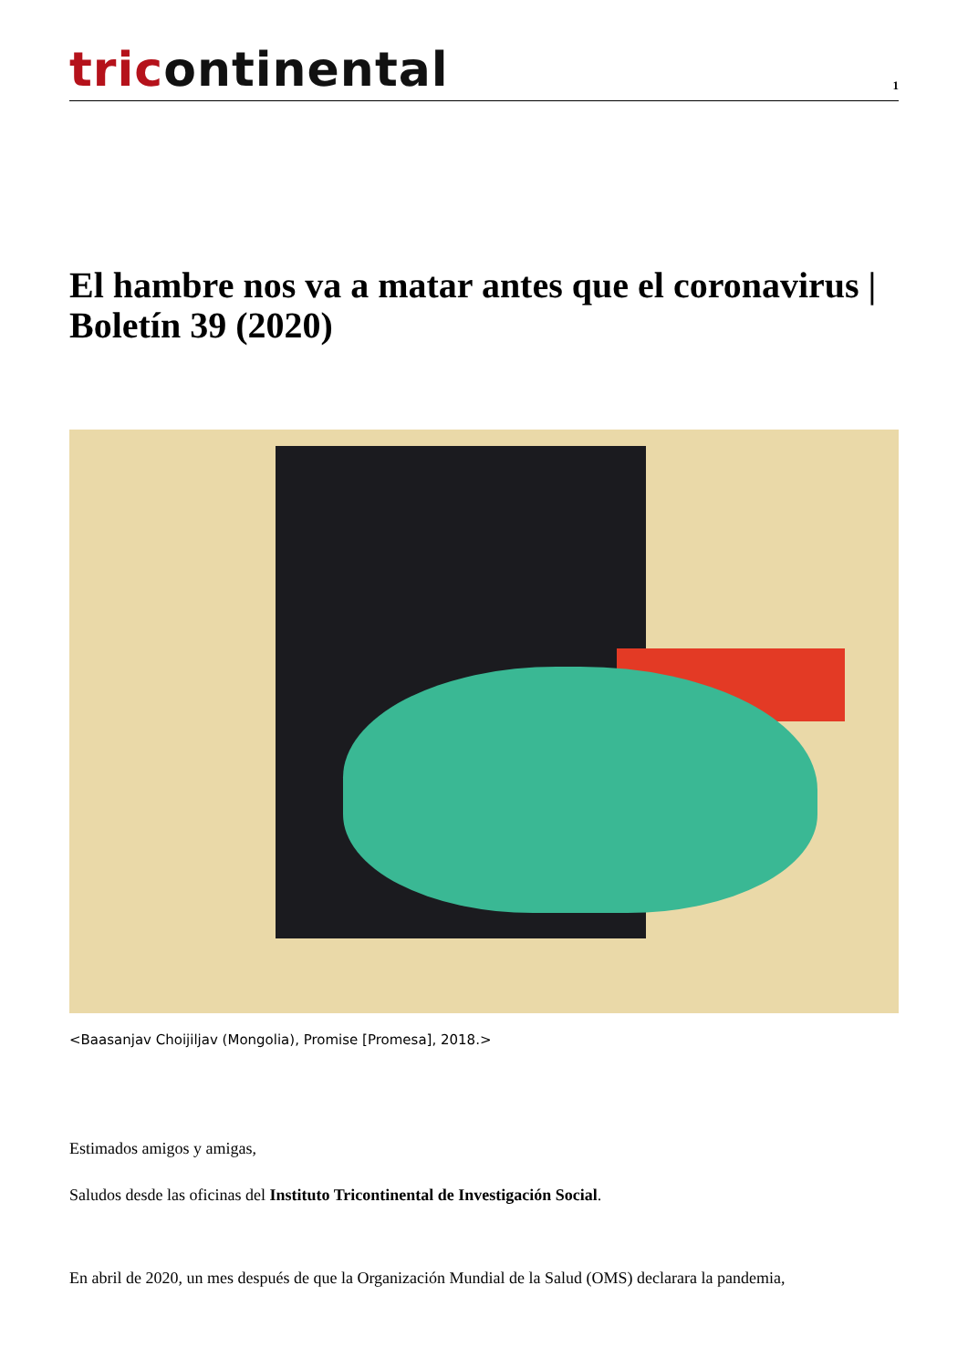tricontinental
1
El hambre nos va a matar antes que el coronavirus | Boletín 39 (2020)
<Baasanjav Choijiljav (Mongolia), Promise [Promesa], 2018.>
Estimados amigos y amigas,
Saludos desde las oficinas del Instituto Tricontinental de Investigación Social.
En abril de 2020, un mes después de que la Organización Mundial de la Salud (OMS) declarara la pandemia,